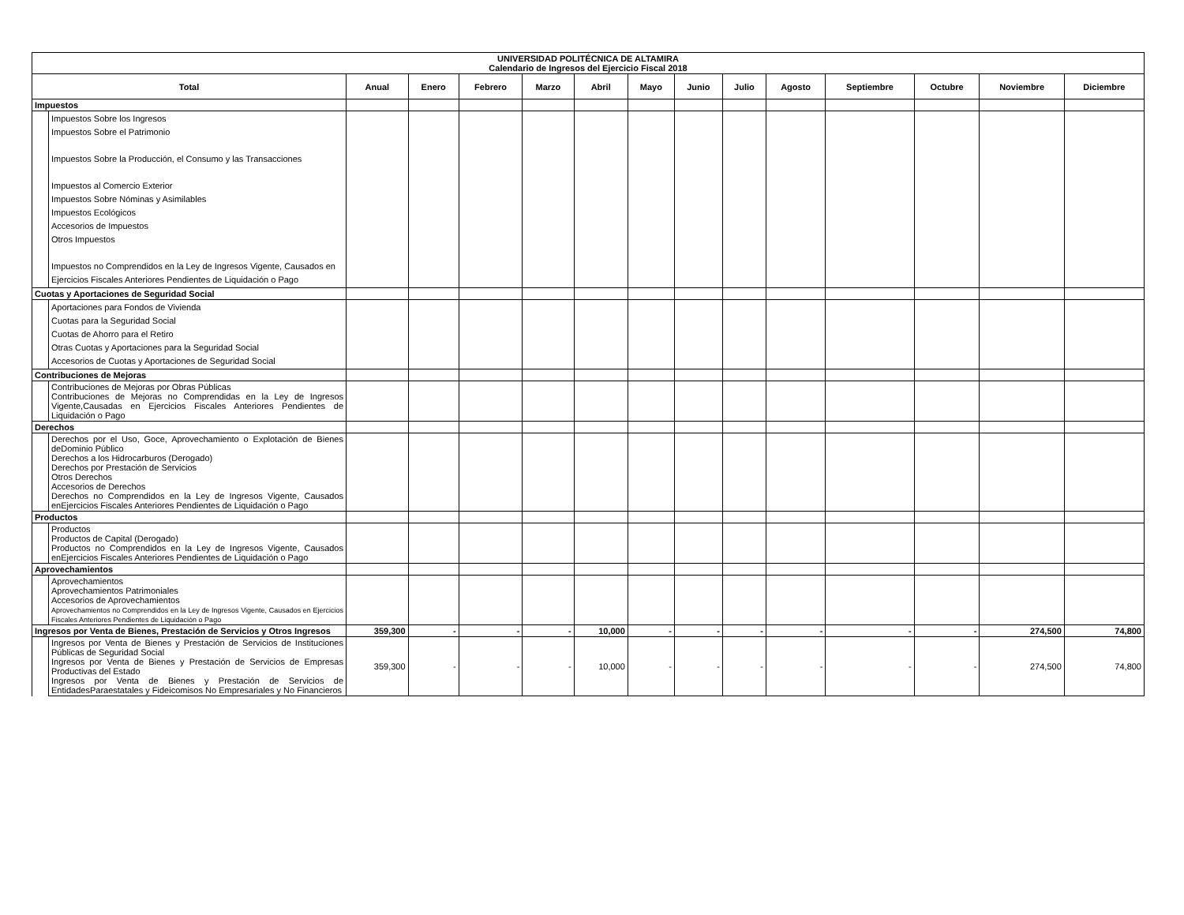| UNIVERSIDAD POLITÉCNICA DE ALTAMIRA Calendario de Ingresos del Ejercicio Fiscal 2018 | | | | | | | | | | | | | | |
| Total | | Anual | Enero | Febrero | Marzo | Abril | Mayo | Junio | Julio | Agosto | Septiembre | Octubre | Noviembre | Diciembre |
| Impuestos | | | | | | | | | | | | | | |
| | Impuestos Sobre los Ingresos Impuestos Sobre el Patrimonio Impuestos Sobre la Producción, el Consumo y las Transacciones Impuestos al Comercio Exterior Impuestos Sobre Nóminas y Asimilables Impuestos Ecológicos Accesorios de Impuestos Otros Impuestos Impuestos no Comprendidos en la Ley de Ingresos Vigente, Causados en Ejercicios Fiscales Anteriores Pendientes de Liquidación o Pago | | | | | | | | | | | | | |
| Cuotas y Aportaciones de Seguridad Social | | | | | | | | | | | | | | |
| | Aportaciones para Fondos de Vivienda Cuotas para la Seguridad Social Cuotas de Ahorro para el Retiro Otras Cuotas y Aportaciones para la Seguridad Social Accesorios de Cuotas y Aportaciones de Seguridad Social | | | | | | | | | | | | | |
| Contribuciones de Mejoras | | | | | | | | | | | | | | |
| | Contribuciones de Mejoras por Obras Públicas Contribuciones de Mejoras no Comprendidas en la Ley de Ingresos Vigente,Causadas en Ejercicios Fiscales Anteriores Pendientes de Liquidación o Pago | | | | | | | | | | | | | |
| Derechos | | | | | | | | | | | | | | |
| | Derechos por el Uso, Goce, Aprovechamiento o Explotación de Bienes deDominio Público Derechos a los Hidrocarburos (Derogado) Derechos por Prestación de Servicios Otros Derechos Accesorios de Derechos Derechos no Comprendidos en la Ley de Ingresos Vigente, Causados enEjercicios Fiscales Anteriores Pendientes de Liquidación o Pago | | | | | | | | | | | | | |
| Productos | | | | | | | | | | | | | | |
| | Productos Productos de Capital (Derogado) Productos no Comprendidos en la Ley de Ingresos Vigente, Causados enEjercicios Fiscales Anteriores Pendientes de Liquidación o Pago | | | | | | | | | | | | | |
| Aprovechamientos | | | | | | | | | | | | | | |
| | Aprovechamientos Aprovechamientos Patrimoniales Accesorios de Aprovechamientos Aprovechamientos no Comprendidos en la Ley de Ingresos Vigente, Causados en Ejercicios Fiscales Anteriores Pendientes de Liquidación o Pago | | | | | | | | | | | | | |
| Ingresos por Venta de Bienes, Prestación de Servicios y Otros Ingresos | | 359,300 | - | - | - | 10,000 | - | - | - | - | - | - | 274,500 | 74,800 |
| | Ingresos por Venta de Bienes y Prestación de Servicios de Instituciones Públicas de Seguridad Social Ingresos por Venta de Bienes y Prestación de Servicios de Empresas Productivas del Estado Ingresos por Venta de Bienes y Prestación de Servicios de EntidadesParaestatales y Fideicomisos No Empresariales y No Financieros | 359,300 | - | - | - | 10,000 | - | - | - | - | - | - | 274,500 | 74,800 |